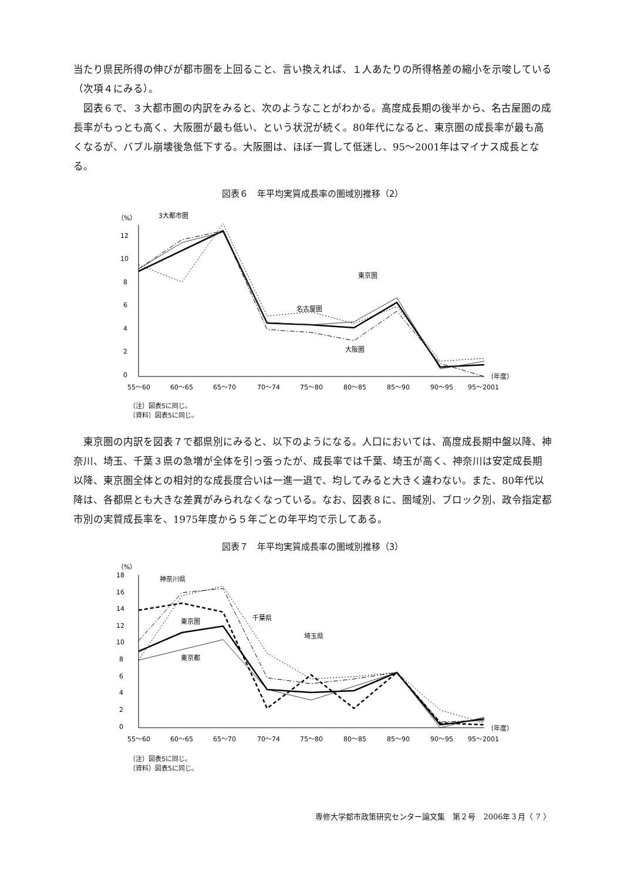当たり県民所得の伸びが都市圏を上回ること、言い換えれば、１人あたりの所得格差の縮小を示唆している（次項４にみる）。
　図表６で、３大都市圏の内訳をみると、次のようなことがわかる。高度成長期の後半から、名古屋圏の成長率がもっとも高く、大阪圏が最も低い、という状況が続く。80年代になると、東京圏の成長率が最も高くなるが、バブル崩壊後急低下する。大阪圏は、ほぼ一貫して低迷し、95～2001年はマイナス成長となる。
図表６　年平均実質成長率の圏域別推移（2）
（%）
12
10
8
6
4
2
0
3大都市圏
東京圏
名古屋圏
大阪圏
（年度）
55～60
60～65
65～70
70～74
75～80
80～85
85～90
90～95
95～2001
（注）図表5に同じ。
（資料）図表5に同じ。
　東京圏の内訳を図表７で都県別にみると、以下のようになる。人口においては、高度成長期中盤以降、神奈川、埼玉、千葉３県の急増が全体を引っ張ったが、成長率では千葉、埼玉が高く、神奈川は安定成長期以降、東京圏全体との相対的な成長度合いは一進一退で、均してみると大きく違わない。また、80年代以降は、各都県とも大きな差異がみられなくなっている。なお、図表８に、圏域別、ブロック別、政令指定都市別の実質成長率を、1975年度から５年ごとの年平均で示してある。
図表７　年平均実質成長率の圏域別推移（3）
（%）
18
16
14
12
10
8
6
4
2
0
神奈川県
千葉県
埼玉県
東京圏
東京都
（年度）
55～60
60～65
65～70
70～74
75～80
80～85
85～90
90～95
95～2001
（注）図表5に同じ。
（資料）図表5に同じ。
専修大学都市政策研究センター論文集　第２号　2006年３月〈 7 〉